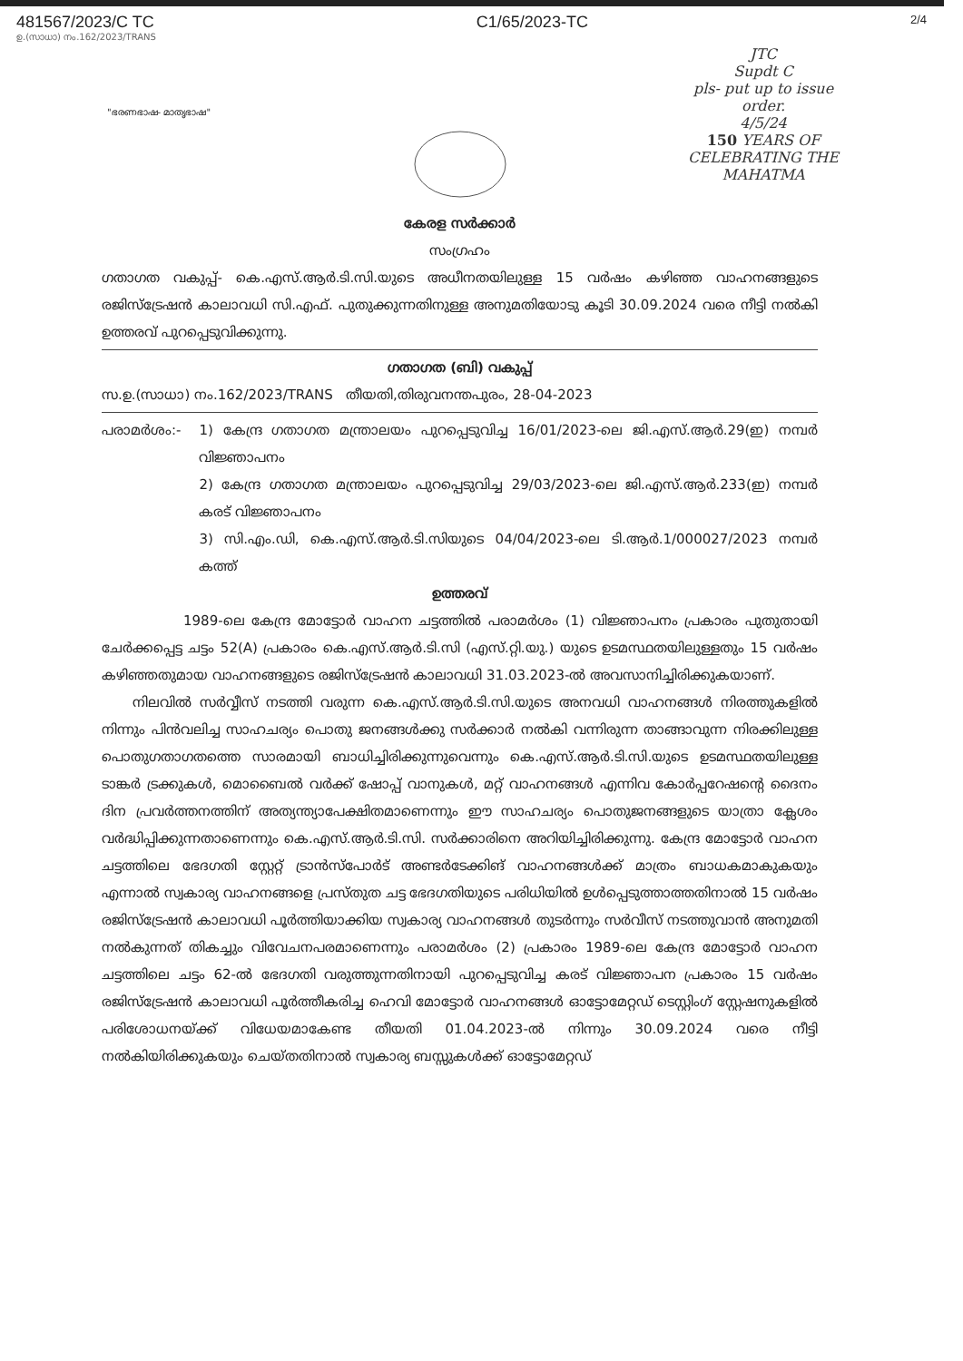481567/2023/C TC C1/65/2023-TC
2/4
ഉ.(സാധാ) നം.162/2023/TRANS
JTC
Supdt C
pls- put up to issue order.
4/5/24
150 YEARS OF CELEBRATING THE MAHATMA
"ഭരണഭാഷ- മാതൃഭാഷ"
കേരള സർക്കാർ
സംഗ്രഹം
ഗതാഗത വകുപ്പ്- കെ.എസ്.ആർ.ടി.സി.യുടെ അധീനതയിലുള്ള 15 വർഷം കഴിഞ്ഞ വാഹനങ്ങളുടെ രജിസ്ട്രേഷൻ കാലാവധി സി.എഫ്. പുതുക്കുന്നതിനുള്ള അനുമതിയോടു കൂടി 30.09.2024 വരെ നീട്ടി നൽകി ഉത്തരവ് പുറപ്പെടുവിക്കുന്നു.
ഗതാഗത (ബി) വകുപ്പ്
സ.ഉ.(സാധാ) നം.162/2023/TRANS തീയതി,തിരുവനന്തപുരം, 28-04-2023
പരാമർശം:- 1) കേന്ദ്ര ഗതാഗത മന്ത്രാലയം പുറപ്പെടുവിച്ച 16/01/2023-ലെ ജി.എസ്.ആർ.29(ഇ) നമ്പർ വിജ്ഞാപനം
2) കേന്ദ്ര ഗതാഗത മന്ത്രാലയം പുറപ്പെടുവിച്ച 29/03/2023-ലെ ജി.എസ്.ആർ.233(ഇ) നമ്പർ കരട് വിജ്ഞാപനം
3) സി.എം.ഡി, കെ.എസ്.ആർ.ടി.സിയുടെ 04/04/2023-ലെ ടി.ആർ.1/000027/2023 നമ്പർ കത്ത്
ഉത്തരവ്
1989-ലെ കേന്ദ്ര മോട്ടോർ വാഹന ചട്ടത്തിൽ പരാമർശം (1) വിജ്ഞാപനം പ്രകാരം പുതുതായി ചേർക്കപ്പെട്ട ചട്ടം 52(A) പ്രകാരം കെ.എസ്.ആർ.ടി.സി (എസ്.റ്റി.യു.) യുടെ ഉടമസ്ഥതയിലുള്ളതും 15 വർഷം കഴിഞ്ഞതുമായ വാഹനങ്ങളുടെ രജിസ്ട്രേഷൻ കാലാവധി 31.03.2023-ൽ അവസാനിച്ചിരിക്കുകയാണ്.
നിലവിൽ സർവ്വീസ് നടത്തി വരുന്ന കെ.എസ്.ആർ.ടി.സി.യുടെ അനവധി വാഹനങ്ങൾ നിരത്തുകളിൽ നിന്നും പിൻവലിച്ച സാഹചര്യം പൊതു ജനങ്ങൾക്കു സർക്കാർ നൽകി വന്നിരുന്ന താങ്ങാവുന്ന നിരക്കിലുള്ള പൊതുഗതാഗതത്തെ സാരമായി ബാധിച്ചിരിക്കുന്നുവെന്നും കെ.എസ്.ആർ.ടി.സി.യുടെ ഉടമസ്ഥതയിലുള്ള ടാങ്കർ ട്രക്കുകൾ, മൊബൈൽ വർക്ക് ഷോപ്പ് വാനുകൾ, മറ്റ് വാഹനങ്ങൾ എന്നിവ കോർപ്പറേഷന്റെ ദൈനം ദിന പ്രവർത്തനത്തിന് അത്യന്ത്യാപേക്ഷിതമാണെന്നും ഈ സാഹചര്യം പൊതുജനങ്ങളുടെ യാത്രാ ക്ലേശം വർദ്ധിപ്പിക്കുന്നതാണെന്നും കെ.എസ്.ആർ.ടി.സി. സർക്കാരിനെ അറിയിച്ചിരിക്കുന്നു. കേന്ദ്ര മോട്ടോർ വാഹന ചട്ടത്തിലെ ഭേദഗതി സ്റ്റേറ്റ് ട്രാൻസ്പോർട് അണ്ടർടേക്കിങ് വാഹനങ്ങൾക്ക് മാത്രം ബാധകമാകുകയും എന്നാൽ സ്വകാര്യ വാഹനങ്ങളെ പ്രസ്തുത ചട്ട ഭേദഗതിയുടെ പരിധിയിൽ ഉൾപ്പെടുത്താത്തതിനാൽ 15 വർഷം രജിസ്ട്രേഷൻ കാലാവധി പൂർത്തിയാക്കിയ സ്വകാര്യ വാഹനങ്ങൾ തുടർന്നും സർവീസ് നടത്തുവാൻ അനുമതി നൽകുന്നത് തികച്ചും വിവേചനപരമാണെന്നും പരാമർശം (2) പ്രകാരം 1989-ലെ കേന്ദ്ര മോട്ടോർ വാഹന ചട്ടത്തിലെ ചട്ടം 62-ൽ ഭേദഗതി വരുത്തുന്നതിനായി പുറപ്പെടുവിച്ച കരട് വിജ്ഞാപന പ്രകാരം 15 വർഷം രജിസ്ട്രേഷൻ കാലാവധി പൂർത്തീകരിച്ച ഹെവി മോട്ടോർ വാഹനങ്ങൾ ഓട്ടോമേറ്റഡ് ടെസ്റ്റിംഗ് സ്റ്റേഷനുകളിൽ പരിശോധനയ്ക്ക് വിധേയമാകേണ്ട തീയതി 01.04.2023-ൽ നിന്നും 30.09.2024 വരെ നീട്ടി നൽകിയിരിക്കുകയും ചെയ്തതിനാൽ സ്വകാര്യ ബസ്സുകൾക്ക് ഓട്ടോമേറ്റഡ്